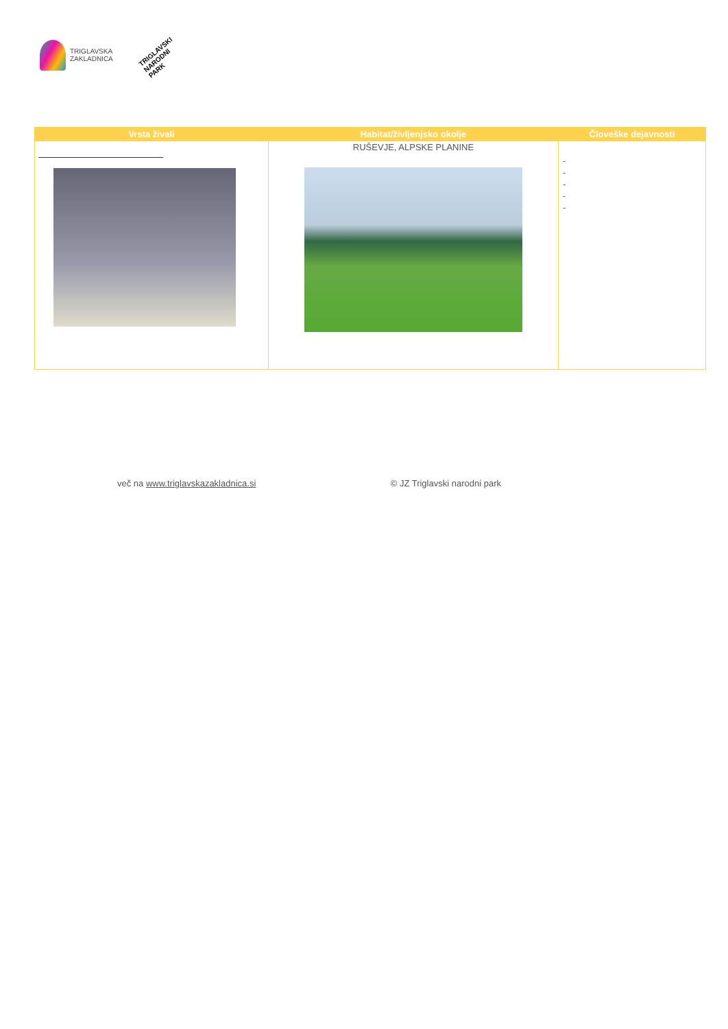TRIGLAVSKA
ZAKLADNICA
TRIGLAVSKI NARODNI PARK
| Vrsta živali | Habitat/življenjsko okolje | Človeške dejavnosti |
| --- | --- | --- |
| | RUŠEVJE, ALPSKE PLANINE | - - - - - |
več na www.triglavskazakladnica.si © JZ Triglavski narodni park